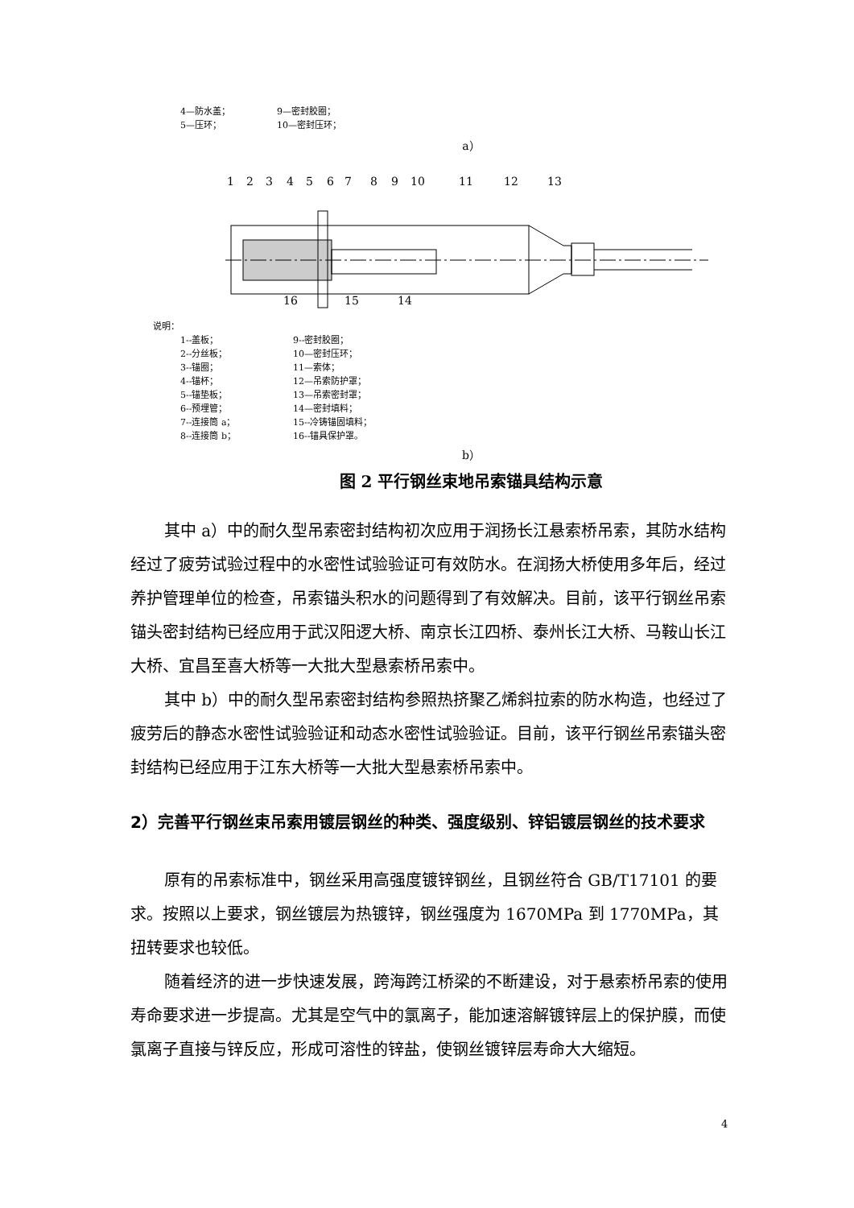4—防水盖； 9—密封胶圈； 5—压环； 10—密封压环；
a）
1
2
3
4
5
6
7
8
9
10
11
12
13
16
15
14
说明：
1--盖板； 9--密封胶圈； 2--分丝板； 10—密封压环； 3--锚圈； 11—索体； 4--锚杯； 12—吊索防护罩； 5--锚垫板； 13—吊索密封罩； 6--预埋管； 14—密封填料； 7--连接筒 a； 15--冷铸锚固填料； 8--连接筒 b； 16--锚具保护罩。
b）
图 2 平行钢丝束地吊索锚具结构示意
其中 a）中的耐久型吊索密封结构初次应用于润扬长江悬索桥吊索，其防水结构经过了疲劳试验过程中的水密性试验验证可有效防水。在润扬大桥使用多年后，经过养护管理单位的检查，吊索锚头积水的问题得到了有效解决。目前，该平行钢丝吊索锚头密封结构已经应用于武汉阳逻大桥、南京长江四桥、泰州长江大桥、马鞍山长江大桥、宜昌至喜大桥等一大批大型悬索桥吊索中。
其中 b）中的耐久型吊索密封结构参照热挤聚乙烯斜拉索的防水构造，也经过了疲劳后的静态水密性试验验证和动态水密性试验验证。目前，该平行钢丝吊索锚头密封结构已经应用于江东大桥等一大批大型悬索桥吊索中。
2）完善平行钢丝束吊索用镀层钢丝的种类、强度级别、锌铝镀层钢丝的技术要求
原有的吊索标准中，钢丝采用高强度镀锌钢丝，且钢丝符合 GB/T17101 的要求。按照以上要求，钢丝镀层为热镀锌，钢丝强度为 1670MPa 到 1770MPa，其扭转要求也较低。
随着经济的进一步快速发展，跨海跨江桥梁的不断建设，对于悬索桥吊索的使用寿命要求进一步提高。尤其是空气中的氯离子，能加速溶解镀锌层上的保护膜，而使氯离子直接与锌反应，形成可溶性的锌盐，使钢丝镀锌层寿命大大缩短。
4